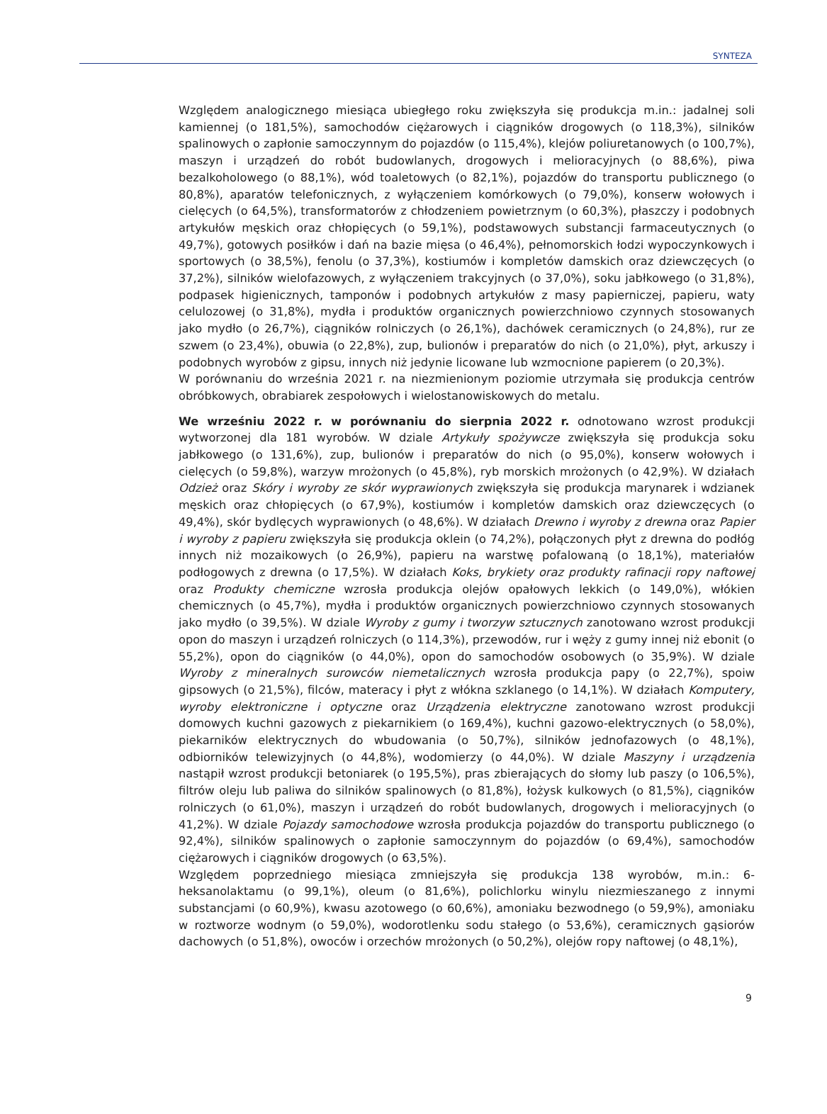SYNTEZA
Względem analogicznego miesiąca ubiegłego roku zwiększyła się produkcja m.in.: jadalnej soli kamiennej (o 181,5%), samochodów ciężarowych i ciągników drogowych (o 118,3%), silników spalinowych o zapłonie samoczynnym do pojazdów (o 115,4%), klejów poliuretanowych (o 100,7%), maszyn i urządzeń do robót budowlanych, drogowych i melioracyjnych (o 88,6%), piwa bezalkoholowego (o 88,1%), wód toaletowych (o 82,1%), pojazdów do transportu publicznego (o 80,8%), aparatów telefonicznych, z wyłączeniem komórkowych (o 79,0%), konserw wołowych i cielęcych (o 64,5%), transformatorów z chłodzeniem powietrznym (o 60,3%), płaszczy i podobnych artykułów męskich oraz chłopięcych (o 59,1%), podstawowych substancji farmaceutycznych (o 49,7%), gotowych posiłków i dań na bazie mięsa (o 46,4%), pełnomorskich łodzi wypoczynkowych i sportowych (o 38,5%), fenolu (o 37,3%), kostiumów i kompletów damskich oraz dziewczęcych (o 37,2%), silników wielofazowych, z wyłączeniem trakcyjnych (o 37,0%), soku jabłkowego (o 31,8%), podpasek higienicznych, tamponów i podobnych artykułów z masy papierniczej, papieru, waty celulozowej (o 31,8%), mydła i produktów organicznych powierzchniowo czynnych stosowanych jako mydło (o 26,7%), ciągników rolniczych (o 26,1%), dachówek ceramicznych (o 24,8%), rur ze szwem (o 23,4%), obuwia (o 22,8%), zup, bulionów i preparatów do nich (o 21,0%), płyt, arkuszy i podobnych wyrobów z gipsu, innych niż jedynie licowane lub wzmocnione papierem (o 20,3%).
W porównaniu do września 2021 r. na niezmienionym poziomie utrzymała się produkcja centrów obróbkowych, obrabiarek zespołowych i wielostanowiskowych do metalu.
We wrześniu 2022 r. w porównaniu do sierpnia 2022 r. odnotowano wzrost produkcji wytworzonej dla 181 wyrobów. W dziale Artykuły spożywcze zwiększyła się produkcja soku jabłkowego (o 131,6%), zup, bulionów i preparatów do nich (o 95,0%), konserw wołowych i cielęcych (o 59,8%), warzyw mrożonych (o 45,8%), ryb morskich mrożonych (o 42,9%). W działach Odzież oraz Skóry i wyroby ze skór wyprawionych zwiększyła się produkcja marynarek i wdzianek męskich oraz chłopięcych (o 67,9%), kostiumów i kompletów damskich oraz dziewczęcych (o 49,4%), skór bydlęcych wyprawionych (o 48,6%). W działach Drewno i wyroby z drewna oraz Papier i wyroby z papieru zwiększyła się produkcja oklein (o 74,2%), połączonych płyt z drewna do podłóg innych niż mozaikowych (o 26,9%), papieru na warstwę pofalowaną (o 18,1%), materiałów podłogowych z drewna (o 17,5%). W działach Koks, brykiety oraz produkty rafinacji ropy naftowej oraz Produkty chemiczne wzrosła produkcja olejów opałowych lekkich (o 149,0%), włókien chemicznych (o 45,7%), mydła i produktów organicznych powierzchniowo czynnych stosowanych jako mydło (o 39,5%). W dziale Wyroby z gumy i tworzyw sztucznych zanotowano wzrost produkcji opon do maszyn i urządzeń rolniczych (o 114,3%), przewodów, rur i węży z gumy innej niż ebonit (o 55,2%), opon do ciągników (o 44,0%), opon do samochodów osobowych (o 35,9%). W dziale Wyroby z mineralnych surowców niemetalicznych wzrosła produkcja papy (o 22,7%), spoiw gipsowych (o 21,5%), filców, materacy i płyt z włókna szklanego (o 14,1%). W działach Komputery, wyroby elektroniczne i optyczne oraz Urządzenia elektryczne zanotowano wzrost produkcji domowych kuchni gazowych z piekarnikiem (o 169,4%), kuchni gazowo-elektrycznych (o 58,0%), piekarników elektrycznych do wbudowania (o 50,7%), silników jednofazowych (o 48,1%), odbiorników telewizyjnych (o 44,8%), wodomierzy (o 44,0%). W dziale Maszyny i urządzenia nastąpił wzrost produkcji betoniarek (o 195,5%), pras zbierających do słomy lub paszy (o 106,5%), filtrów oleju lub paliwa do silników spalinowych (o 81,8%), łożysk kulkowych (o 81,5%), ciągników rolniczych (o 61,0%), maszyn i urządzeń do robót budowlanych, drogowych i melioracyjnych (o 41,2%). W dziale Pojazdy samochodowe wzrosła produkcja pojazdów do transportu publicznego (o 92,4%), silników spalinowych o zapłonie samoczynnym do pojazdów (o 69,4%), samochodów ciężarowych i ciągników drogowych (o 63,5%).
Względem poprzedniego miesiąca zmniejszyła się produkcja 138 wyrobów, m.in.: 6-heksanolaktamu (o 99,1%), oleum (o 81,6%), polichlorku winylu niezmieszanego z innymi substancjami (o 60,9%), kwasu azotowego (o 60,6%), amoniaku bezwodnego (o 59,9%), amoniaku w roztworze wodnym (o 59,0%), wodorotlenku sodu stałego (o 53,6%), ceramicznych gąsiorów dachowych (o 51,8%), owoców i orzechów mrożonych (o 50,2%), olejów ropy naftowej (o 48,1%),
9